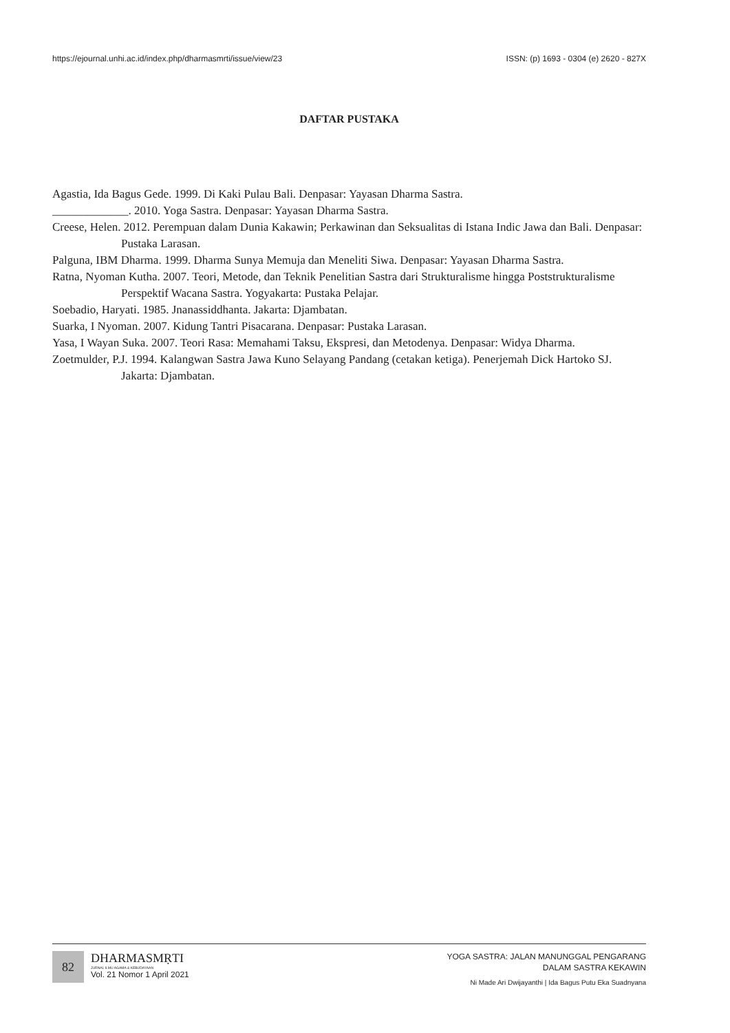https://ejournal.unhi.ac.id/index.php/dharmasmrti/issue/view/23 ISSN: (p) 1693 - 0304 (e) 2620 - 827X
DAFTAR PUSTAKA
Agastia, Ida Bagus Gede. 1999. Di Kaki Pulau Bali. Denpasar: Yayasan Dharma Sastra.
_____________. 2010. Yoga Sastra. Denpasar: Yayasan Dharma Sastra.
Creese, Helen. 2012. Perempuan dalam Dunia Kakawin; Perkawinan dan Seksualitas di Istana Indic Jawa dan Bali. Denpasar: Pustaka Larasan.
Palguna, IBM Dharma. 1999. Dharma Sunya Memuja dan Meneliti Siwa. Denpasar: Yayasan Dharma Sastra.
Ratna, Nyoman Kutha. 2007. Teori, Metode, dan Teknik Penelitian Sastra dari Strukturalisme hingga Poststrukturalisme Perspektif Wacana Sastra. Yogyakarta: Pustaka Pelajar.
Soebadio, Haryati. 1985. Jnanassiddhanta. Jakarta: Djambatan.
Suarka, I Nyoman. 2007. Kidung Tantri Pisacarana. Denpasar: Pustaka Larasan.
Yasa, I Wayan Suka. 2007. Teori Rasa: Memahami Taksu, Ekspresi, dan Metodenya. Denpasar: Widya Dharma.
Zoetmulder, P.J. 1994. Kalangwan Sastra Jawa Kuno Selayang Pandang (cetakan ketiga). Penerjemah Dick Hartoko SJ. Jakarta: Djambatan.
82
DHARMASMṚTI
JURNAL ILMU AGAMA & KEBUDAYAAN
Vol. 21 Nomor 1 April 2021
YOGA SASTRA: JALAN MANUNGGAL PENGARANG
DALAM SASTRA KEKAWIN
Ni Made Ari Dwijayanthi | Ida Bagus Putu Eka Suadnyana